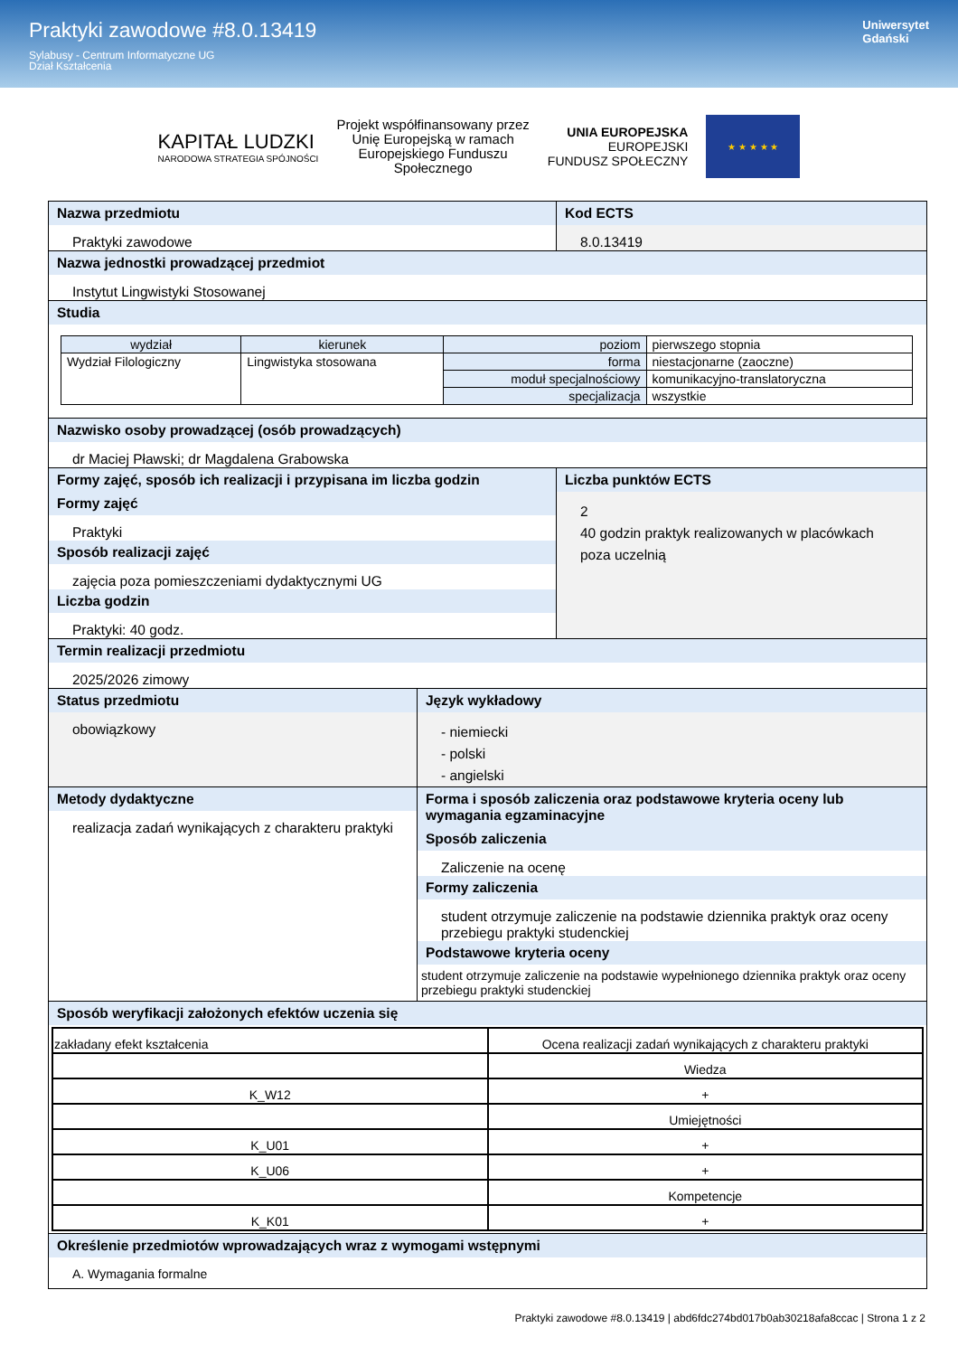Praktyki zawodowe #8.0.13419
Sylabusy - Centrum Informatyczne UG
Dział Kształcenia
Uniwersytet
Gdański
KAPITAŁ LUDZKI
NARODOWA STRATEGIA SPÓJNOŚCI
Projekt współfinansowany przez
Unię Europejską w ramach
Europejskiego Funduszu
Społecznego
UNIA EUROPEJSKA
EUROPEJSKI
FUNDUSZ SPOŁECZNY
★ ★ ★ ★ ★
Nazwa przedmiotu
Praktyki zawodowe
Kod ECTS
8.0.13419
Nazwa jednostki prowadzącej przedmiot
Instytut Lingwistyki Stosowanej
Studia
| wydział | kierunek | poziom | pierwszego stopnia |
| Wydział Filologiczny | Lingwistyka stosowana | forma | niestacjonarne (zaoczne) |
| | | moduł specjalnościowy | komunikacyjno-translatoryczna |
| | | specjalizacja | wszystkie |
Nazwisko osoby prowadzącej (osób prowadzących)
dr Maciej Pławski; dr Magdalena Grabowska
Formy zajęć, sposób ich realizacji i przypisana im liczba godzin
Formy zajęć
Praktyki
Sposób realizacji zajęć
zajęcia poza pomieszczeniami dydaktycznymi UG
Liczba godzin
Praktyki: 40 godz.
Liczba punktów ECTS
2
40 godzin praktyk realizowanych w placówkach poza uczelnią
Termin realizacji przedmiotu
2025/2026 zimowy
Status przedmiotu
obowiązkowy
Język wykładowy
- niemiecki
- polski
- angielski
Metody dydaktyczne
realizacja zadań wynikających z charakteru praktyki
Forma i sposób zaliczenia oraz podstawowe kryteria oceny lub wymagania egzaminacyjne
Sposób zaliczenia
Zaliczenie na ocenę
Formy zaliczenia
student otrzymuje zaliczenie na podstawie dziennika praktyk oraz oceny przebiegu praktyki studenckiej
Podstawowe kryteria oceny
student otrzymuje zaliczenie na podstawie wypełnionego dziennika praktyk oraz oceny przebiegu praktyki studenckiej
Sposób weryfikacji założonych efektów uczenia się
| zakładany efekt kształcenia | Ocena realizacji zadań wynikających z charakteru praktyki |
| | Wiedza |
| K_W12 | + |
| | Umiejętności |
| K_U01 | + |
| K_U06 | + |
| | Kompetencje |
| K_K01 | + |
Określenie przedmiotów wprowadzających wraz z wymogami wstępnymi
A. Wymagania formalne
Praktyki zawodowe #8.0.13419 | abd6fdc274bd017b0ab30218afa8ccac | Strona 1 z 2